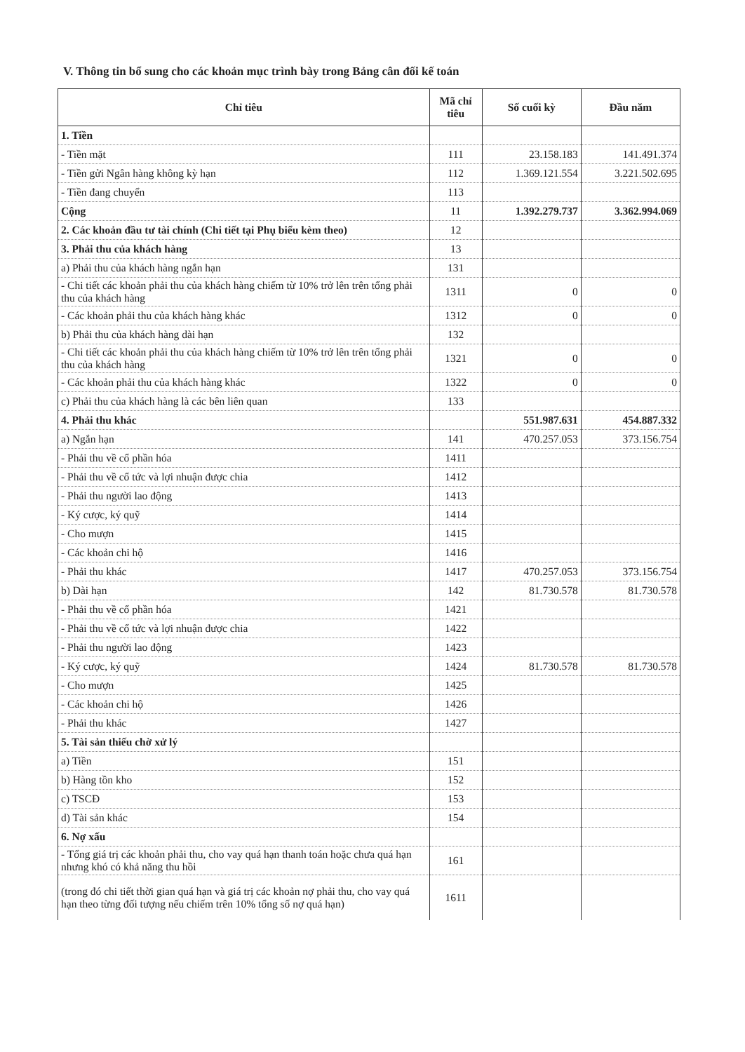V. Thông tin bổ sung cho các khoản mục trình bày trong Bảng cân đối kế toán
| Chỉ tiêu | Mã chỉ tiêu | Số cuối kỳ | Đầu năm |
| --- | --- | --- | --- |
| 1. Tiền | | | |
| - Tiền mặt | 111 | 23.158.183 | 141.491.374 |
| - Tiền gửi Ngân hàng không kỳ hạn | 112 | 1.369.121.554 | 3.221.502.695 |
| - Tiền đang chuyển | 113 | | |
| Cộng | 11 | 1.392.279.737 | 3.362.994.069 |
| 2. Các khoản đầu tư tài chính (Chi tiết tại Phụ biểu kèm theo) | 12 | | |
| 3. Phải thu của khách hàng | 13 | | |
| a) Phải thu của khách hàng ngắn hạn | 131 | | |
| - Chi tiết các khoản phải thu của khách hàng chiếm từ 10% trở lên trên tổng phải thu của khách hàng | 1311 | 0 | 0 |
| - Các khoản phải thu của khách hàng khác | 1312 | 0 | 0 |
| b) Phải thu của khách hàng dài hạn | 132 | | |
| - Chi tiết các khoản phải thu của khách hàng chiếm từ 10% trở lên trên tổng phải thu của khách hàng | 1321 | 0 | 0 |
| - Các khoản phải thu của khách hàng khác | 1322 | 0 | 0 |
| c) Phải thu của khách hàng là các bên liên quan | 133 | | |
| 4. Phải thu khác | | 551.987.631 | 454.887.332 |
| a) Ngắn hạn | 141 | 470.257.053 | 373.156.754 |
| - Phải thu về cổ phần hóa | 1411 | | |
| - Phải thu về cổ tức và lợi nhuận được chia | 1412 | | |
| - Phải thu người lao động | 1413 | | |
| - Ký cược, ký quỹ | 1414 | | |
| - Cho mượn | 1415 | | |
| - Các khoản chi hộ | 1416 | | |
| - Phải thu khác | 1417 | 470.257.053 | 373.156.754 |
| b) Dài hạn | 142 | 81.730.578 | 81.730.578 |
| - Phải thu về cổ phần hóa | 1421 | | |
| - Phải thu về cổ tức và lợi nhuận được chia | 1422 | | |
| - Phải thu người lao động | 1423 | | |
| - Ký cược, ký quỹ | 1424 | 81.730.578 | 81.730.578 |
| - Cho mượn | 1425 | | |
| - Các khoản chi hộ | 1426 | | |
| - Phải thu khác | 1427 | | |
| 5. Tài sản thiếu chờ xử lý | | | |
| a) Tiền | 151 | | |
| b) Hàng tồn kho | 152 | | |
| c) TSCĐ | 153 | | |
| d) Tài sản khác | 154 | | |
| 6. Nợ xấu | | | |
| - Tổng giá trị các khoản phải thu, cho vay quá hạn thanh toán hoặc chưa quá hạn nhưng khó có khả năng thu hồi | 161 | | |
| (trong đó chi tiết thời gian quá hạn và giá trị các khoản nợ phải thu, cho vay quá hạn theo từng đối tượng nếu chiếm trên 10% tổng số nợ quá hạn) | 1611 | | |